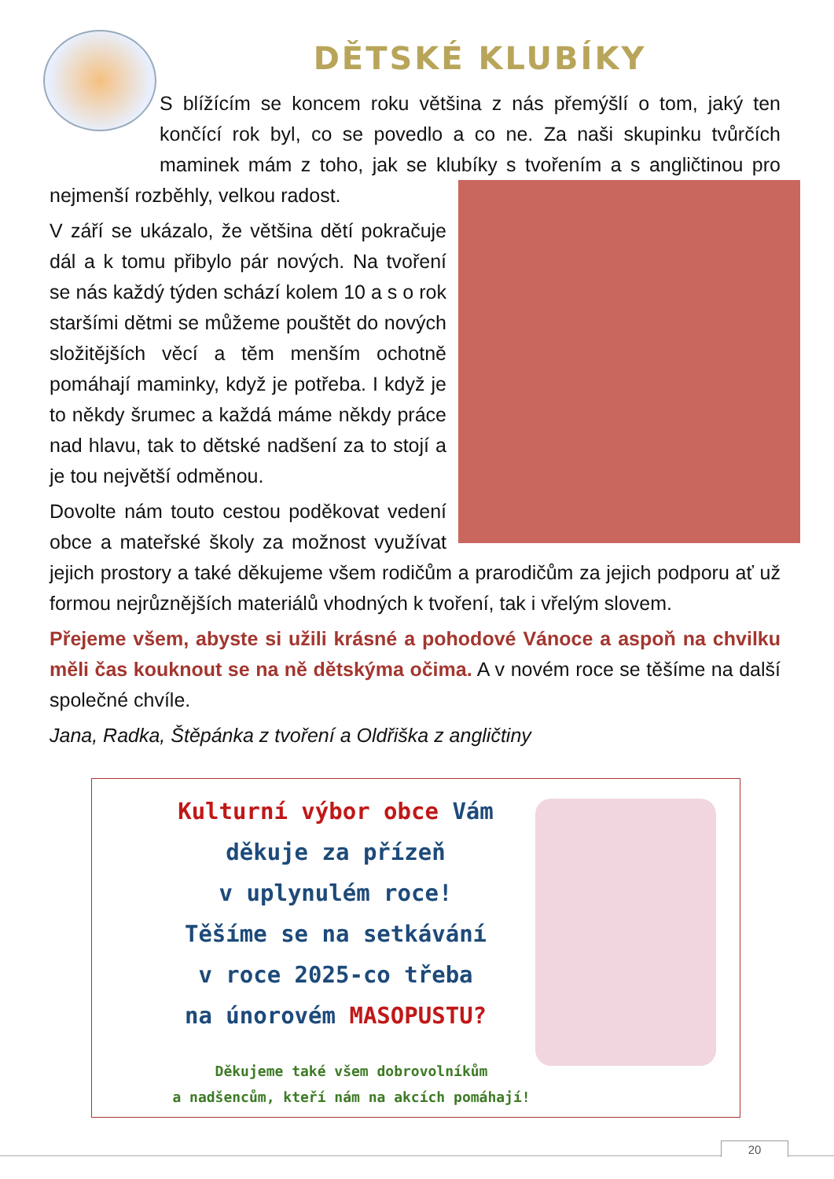DĚTSKÉ KLUBÍKY
S blížícím se koncem roku většina z nás přemýšlí o tom, jaký ten končící rok byl, co se povedlo a co ne. Za naši skupinku tvůrčích maminek mám z toho, jak se klubíky s tvořením a s angličtinou pro nejmenší rozběhly, velkou radost.
V září se ukázalo, že většina dětí pokračuje dál a k tomu přibylo pár nových. Na tvoření se nás každý týden schází kolem 10 a s o rok staršími dětmi se můžeme pouštět do nových složitějších věcí a těm menším ochotně pomáhají maminky, když je potřeba. I když je to někdy šrumec a každá máme někdy práce nad hlavu, tak to dětské nadšení za to stojí a je tou největší odměnou.
Dovolte nám touto cestou poděkovat vedení obce a mateřské školy za možnost využívat jejich prostory a také děkujeme všem rodičům a prarodičům za jejich podporu ať už formou nejrůznějších materiálů vhodných k tvoření, tak i vřelým slovem.
Přejeme všem, abyste si užili krásné a pohodové Vánoce a aspoň na chvilku měli čas kouknout se na ně dětskýma očima. A v novém roce se těšíme na další společné chvíle.
Jana, Radka, Štěpánka z tvoření a Oldřiška z angličtiny
Kulturní výbor obce Vám
děkuje za přízeň
v uplynulém roce!
Těšíme se na setkávání
v roce 2025-co třeba
na únorovém MASOPUSTU?
Děkujeme také všem dobrovolníkům
a nadšencům, kteří nám na akcích pomáhají!
20